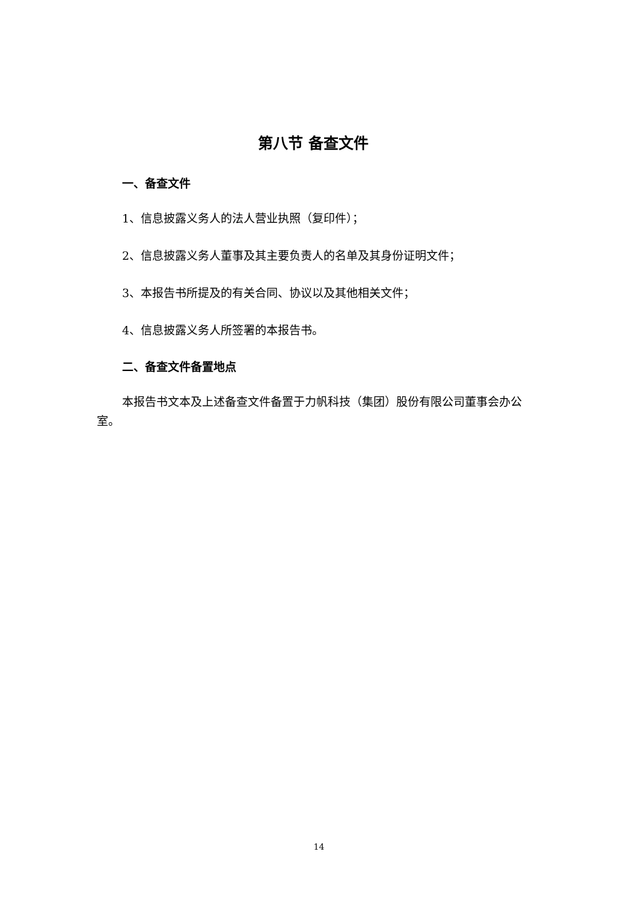第八节 备查文件
一、备查文件
1、信息披露义务人的法人营业执照（复印件）；
2、信息披露义务人董事及其主要负责人的名单及其身份证明文件；
3、本报告书所提及的有关合同、协议以及其他相关文件；
4、信息披露义务人所签署的本报告书。
二、备查文件备置地点
本报告书文本及上述备查文件备置于力帆科技（集团）股份有限公司董事会办公室。
14